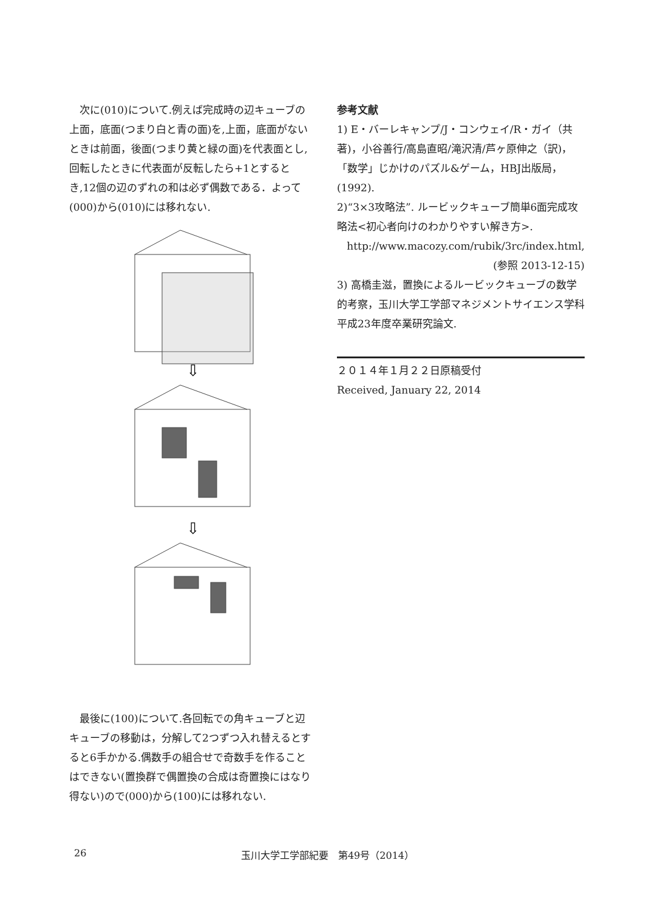次に(010)について.例えば完成時の辺キューブの上面，底面(つまり白と青の面)を,上面，底面がないときは前面，後面(つまり黄と緑の面)を代表面とし,回転したときに代表面が反転したら+1とするとき,12個の辺のずれの和は必ず偶数である．よって(000)から(010)には移れない.
⇩
⇩
　最後に(100)について.各回転での角キューブと辺キューブの移動は，分解して2つずつ入れ替えるとすると6手かかる.偶数手の組合せで奇数手を作ることはできない(置換群で偶置換の合成は奇置換にはなり得ない)ので(000)から(100)には移れない.
参考文献
1) E・バーレキャンプ/J・コンウェイ/R・ガイ（共著)，小谷善行/高島直昭/滝沢清/芦ヶ原伸之（訳)，「数学」じかけのパズル&ゲーム，HBJ出版局，(1992).
2)“3×3攻略法”. ルービックキューブ簡単6面完成攻略法<初心者向けのわかりやすい解き方>.
http://www.macozy.com/rubik/3rc/index.html,
(参照 2013-12-15)
3) 高橋圭滋，置換によるルービックキューブの数学的考察，玉川大学工学部マネジメントサイエンス学科平成23年度卒業研究論文.
２０１４年１月２２日原稿受付
Received, January 22, 2014
26 玉川大学工学部紀要　第49号（2014）